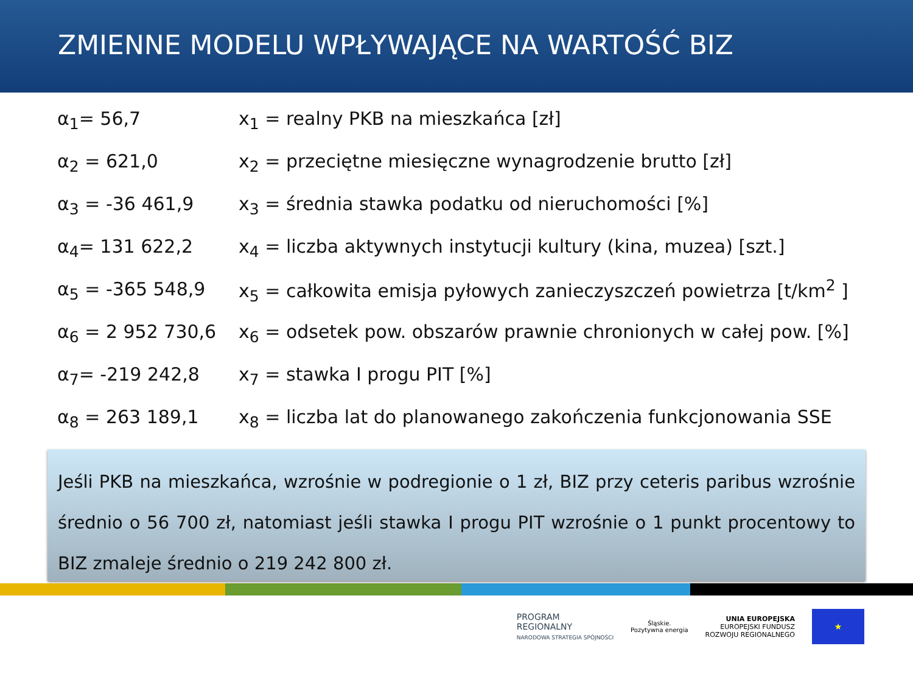ZMIENNE MODELU WPŁYWAJĄCE NA WARTOŚĆ BIZ
| α<sub>1</sub>= 56,7 | x<sub>1</sub> = realny PKB na mieszkańca [zł] |
| α<sub>2</sub> = 621,0 | x<sub>2</sub> = przeciętne miesięczne wynagrodzenie brutto [zł] |
| α<sub>3</sub> = -36 461,9 | x<sub>3</sub> = średnia stawka podatku od nieruchomości [%] |
| α<sub>4</sub>= 131 622,2 | x<sub>4</sub> = liczba aktywnych instytucji kultury (kina, muzea) [szt.] |
| α<sub>5</sub> = -365 548,9 | x<sub>5</sub> = całkowita emisja pyłowych zanieczyszczeń powietrza [t/km<sup>2</sup> ] |
| α<sub>6</sub> = 2 952 730,6 | x<sub>6</sub> = odsetek pow. obszarów prawnie chronionych w całej pow. [%] |
| α<sub>7</sub>= -219 242,8 | x<sub>7</sub> = stawka I progu PIT [%] |
| α<sub>8</sub> = 263 189,1 | x<sub>8</sub> = liczba lat do planowanego zakończenia funkcjonowania SSE |
Jeśli PKB na mieszkańca, wzrośnie w podregionie o 1 zł, BIZ przy ceteris paribus wzrośnie średnio o 56 700 zł, natomiast jeśli stawka I progu PIT wzrośnie o 1 punkt procentowy to BIZ zmaleje średnio o 219 242 800 zł.
PROGRAM
REGIONALNY
NARODOWA STRATEGIA SPÓJNOŚCI
Śląskie.
Pozytywna energia
UNIA EUROPEJSKA
EUROPEJSKI FUNDUSZ
ROZWOJU REGIONALNEGO
★